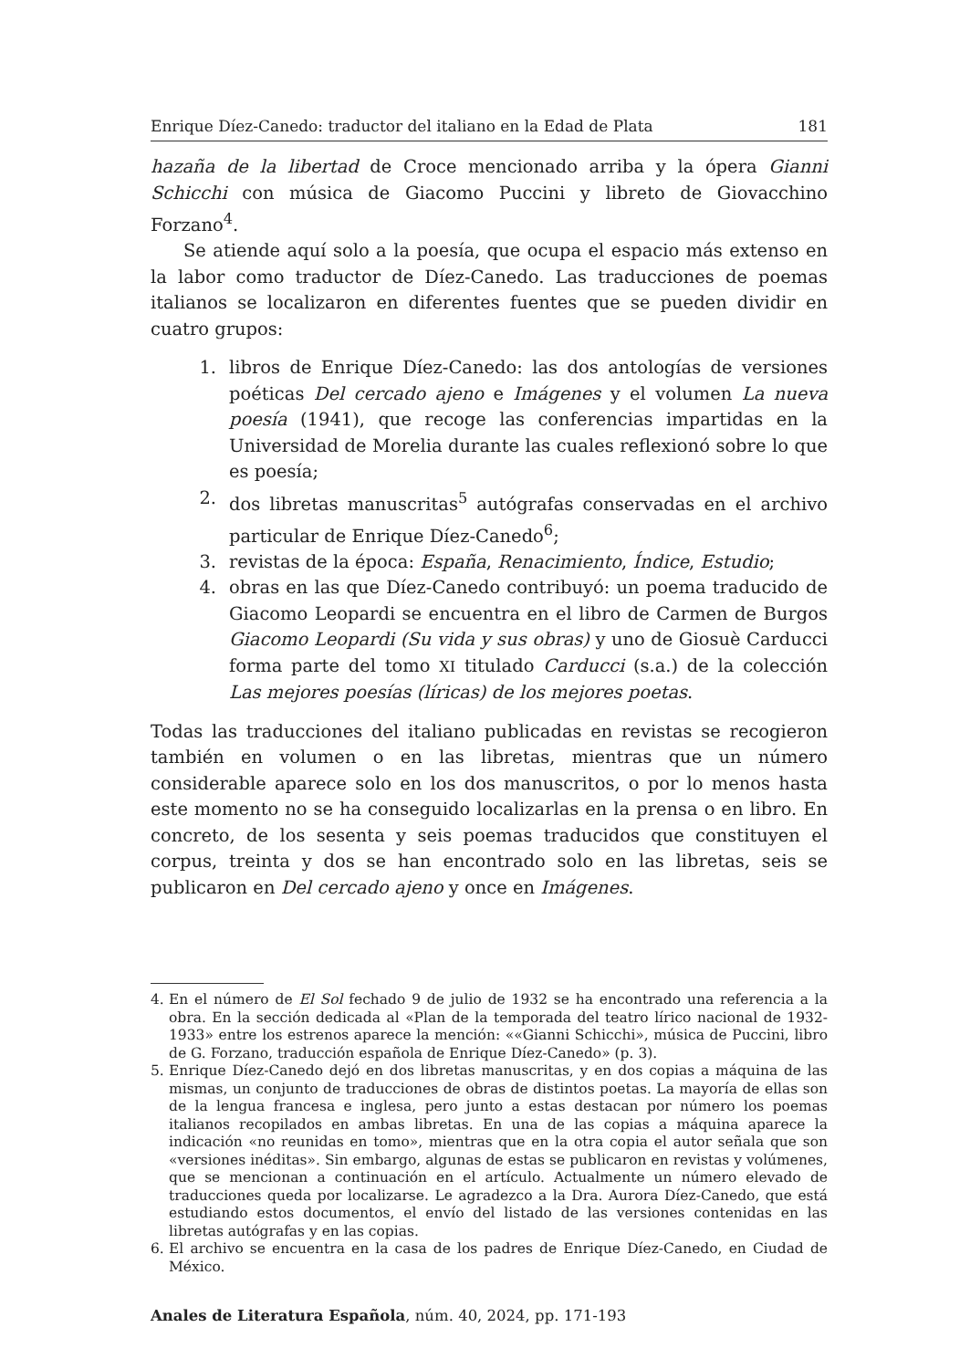Enrique Díez-Canedo: traductor del italiano en la Edad de Plata 181
hazaña de la libertad de Croce mencionado arriba y la ópera Gianni Schicchi con música de Giacomo Puccini y libreto de Giovacchino Forzano<sup>4</sup>.
Se atiende aquí solo a la poesía, que ocupa el espacio más extenso en la labor como traductor de Díez-Canedo. Las traducciones de poemas italianos se localizaron en diferentes fuentes que se pueden dividir en cuatro grupos:
1. libros de Enrique Díez-Canedo: las dos antologías de versiones poéticas Del cercado ajeno e Imágenes y el volumen La nueva poesía (1941), que recoge las conferencias impartidas en la Universidad de Morelia durante las cuales reflexionó sobre lo que es poesía;
2. dos libretas manuscritas<sup>5</sup> autógrafas conservadas en el archivo particular de Enrique Díez-Canedo<sup>6</sup>;
3. revistas de la época: España, Renacimiento, Índice, Estudio;
4. obras en las que Díez-Canedo contribuyó: un poema traducido de Giacomo Leopardi se encuentra en el libro de Carmen de Burgos Giacomo Leopardi (Su vida y sus obras) y uno de Giosuè Carducci forma parte del tomo XI titulado Carducci (s.a.) de la colección Las mejores poesías (líricas) de los mejores poetas.
Todas las traducciones del italiano publicadas en revistas se recogieron también en volumen o en las libretas, mientras que un número considerable aparece solo en los dos manuscritos, o por lo menos hasta este momento no se ha conseguido localizarlas en la prensa o en libro. En concreto, de los sesenta y seis poemas traducidos que constituyen el corpus, treinta y dos se han encontrado solo en las libretas, seis se publicaron en Del cercado ajeno y once en Imágenes.
4. En el número de El Sol fechado 9 de julio de 1932 se ha encontrado una referencia a la obra. En la sección dedicada al «Plan de la temporada del teatro lírico nacional de 1932-1933» entre los estrenos aparece la mención: ««Gianni Schicchi», música de Puccini, libro de G. Forzano, traducción española de Enrique Díez-Canedo» (p. 3).
5. Enrique Díez-Canedo dejó en dos libretas manuscritas, y en dos copias a máquina de las mismas, un conjunto de traducciones de obras de distintos poetas. La mayoría de ellas son de la lengua francesa e inglesa, pero junto a estas destacan por número los poemas italianos recopilados en ambas libretas. En una de las copias a máquina aparece la indicación «no reunidas en tomo», mientras que en la otra copia el autor señala que son «versiones inéditas». Sin embargo, algunas de estas se publicaron en revistas y volúmenes, que se mencionan a continuación en el artículo. Actualmente un número elevado de traducciones queda por localizarse. Le agradezco a la Dra. Aurora Díez-Canedo, que está estudiando estos documentos, el envío del listado de las versiones contenidas en las libretas autógrafas y en las copias.
6. El archivo se encuentra en la casa de los padres de Enrique Díez-Canedo, en Ciudad de México.
Anales de Literatura Española, núm. 40, 2024, pp. 171-193